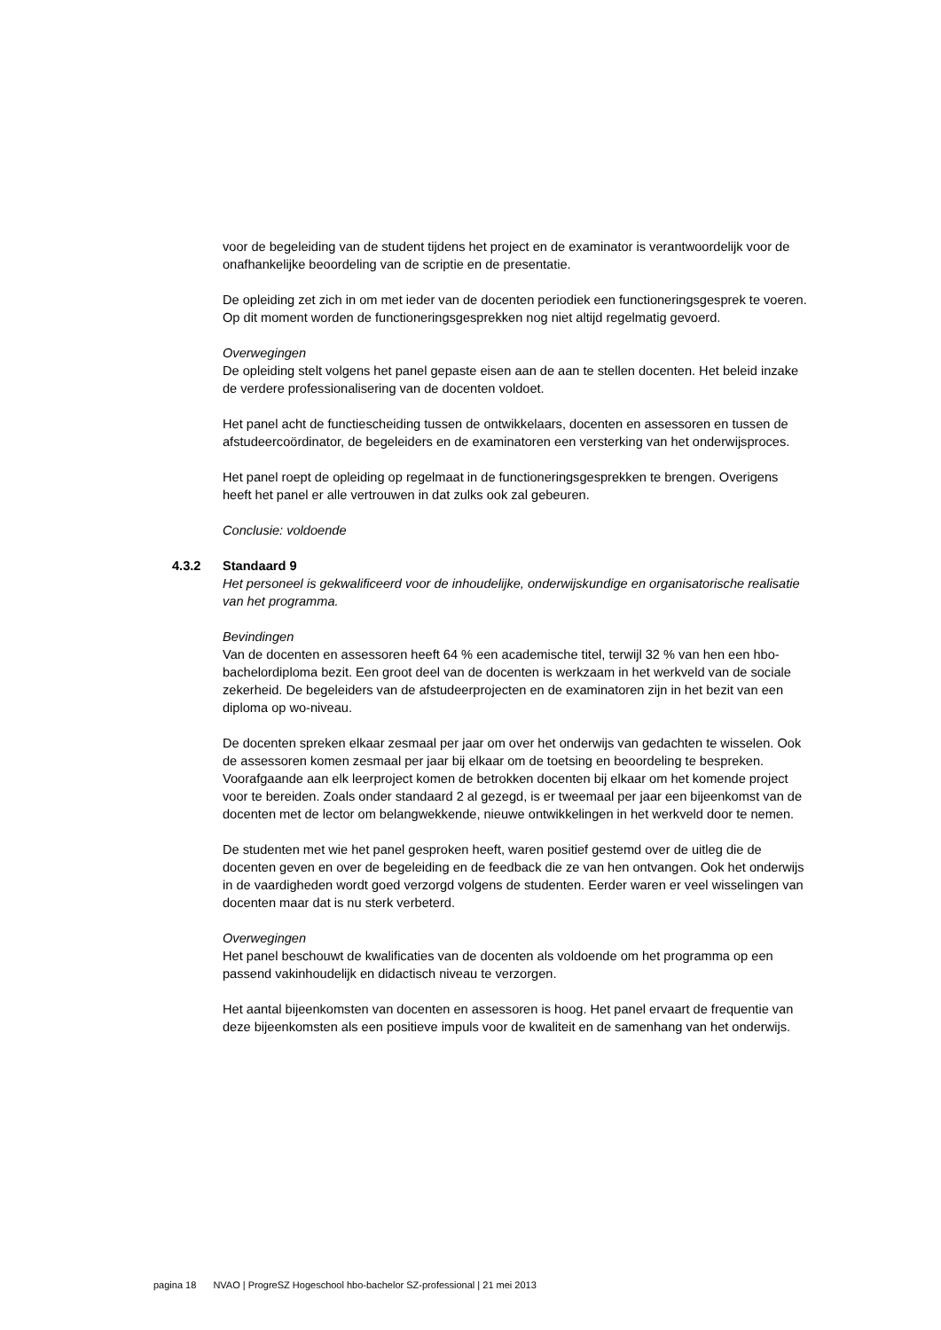voor de begeleiding van de student tijdens het project en de examinator is verantwoordelijk voor de onafhankelijke beoordeling van de scriptie en de presentatie.
De opleiding zet zich in om met ieder van de docenten periodiek een functioneringsgesprek te voeren. Op dit moment worden de functioneringsgesprekken nog niet altijd regelmatig gevoerd.
Overwegingen
De opleiding stelt volgens het panel gepaste eisen aan de aan te stellen docenten. Het beleid inzake de verdere professionalisering van de docenten voldoet.
Het panel acht de functiescheiding tussen de ontwikkelaars, docenten en assessoren en tussen de afstudeercoördinator, de begeleiders en de examinatoren een versterking van het onderwijsproces.
Het panel roept de opleiding op regelmaat in de functioneringsgesprekken te brengen. Overigens heeft het panel er alle vertrouwen in dat zulks ook zal gebeuren.
Conclusie: voldoende
4.3.2 Standaard 9
Het personeel is gekwalificeerd voor de inhoudelijke, onderwijskundige en organisatorische realisatie van het programma.
Bevindingen
Van de docenten en assessoren heeft 64 % een academische titel, terwijl 32 % van hen een hbo-bachelordiploma bezit. Een groot deel van de docenten is werkzaam in het werkveld van de sociale zekerheid. De begeleiders van de afstudeerprojecten en de examinatoren zijn in het bezit van een diploma op wo-niveau.
De docenten spreken elkaar zesmaal per jaar om over het onderwijs van gedachten te wisselen. Ook de assessoren komen zesmaal per jaar bij elkaar om de toetsing en beoordeling te bespreken. Voorafgaande aan elk leerproject komen de betrokken docenten bij elkaar om het komende project voor te bereiden. Zoals onder standaard 2 al gezegd, is er tweemaal per jaar een bijeenkomst van de docenten met de lector om belangwekkende, nieuwe ontwikkelingen in het werkveld door te nemen.
De studenten met wie het panel gesproken heeft, waren positief gestemd over de uitleg die de docenten geven en over de begeleiding en de feedback die ze van hen ontvangen. Ook het onderwijs in de vaardigheden wordt goed verzorgd volgens de studenten. Eerder waren er veel wisselingen van docenten maar dat is nu sterk verbeterd.
Overwegingen
Het panel beschouwt de kwalificaties van de docenten als voldoende om het programma op een passend vakinhoudelijk en didactisch niveau te verzorgen.
Het aantal bijeenkomsten van docenten en assessoren is hoog. Het panel ervaart de frequentie van deze bijeenkomsten als een positieve impuls voor de kwaliteit en de samenhang van het onderwijs.
pagina 18 NVAO | ProgreSZ Hogeschool hbo-bachelor SZ-professional | 21 mei 2013